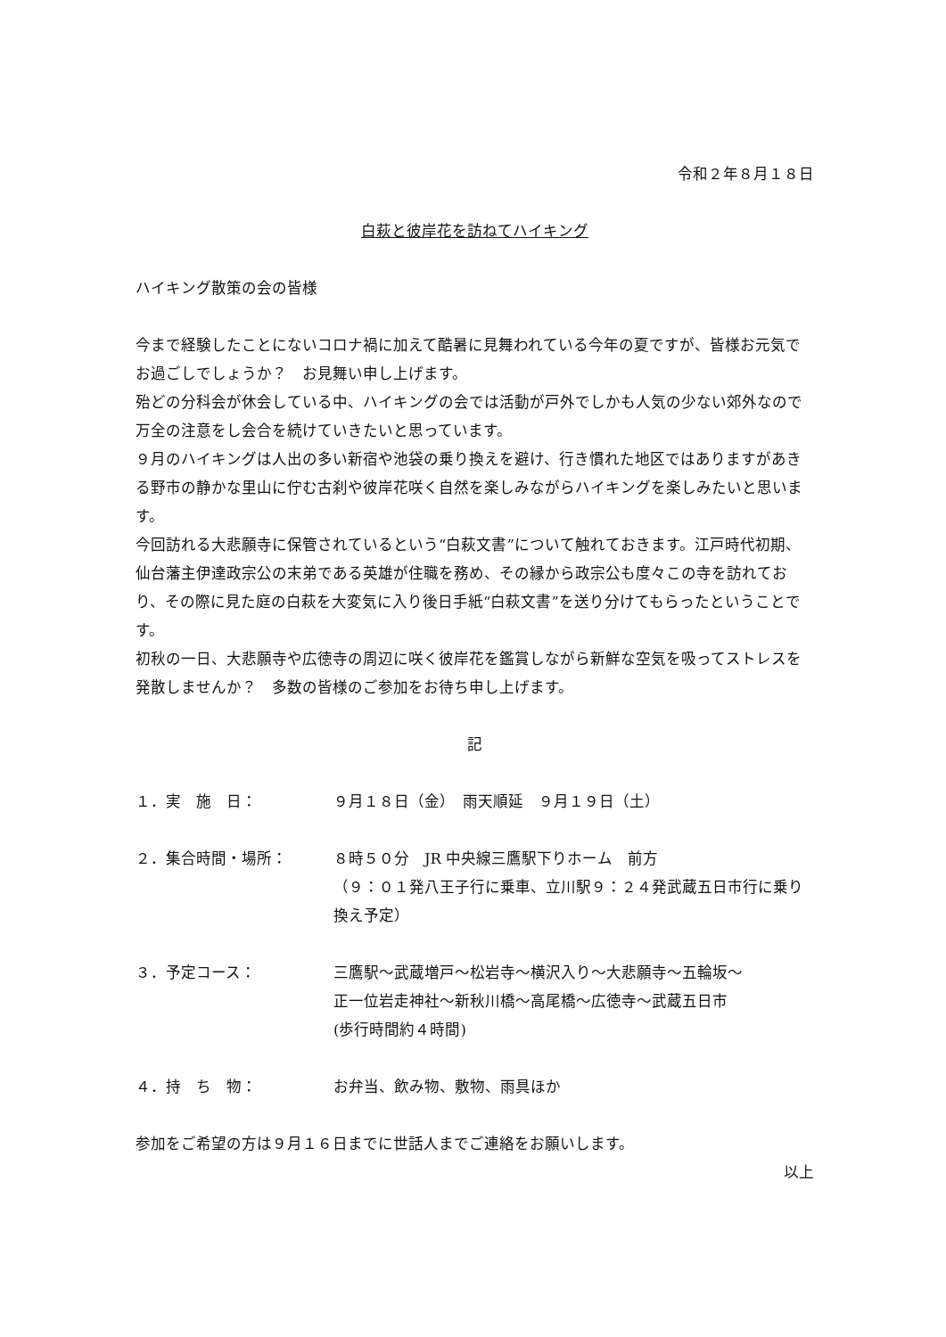令和２年８月１８日
白萩と彼岸花を訪ねてハイキング
ハイキング散策の会の皆様
今まで経験したことにないコロナ禍に加えて酷暑に見舞われている今年の夏ですが、皆様お元気でお過ごしでしょうか？　お見舞い申し上げます。
殆どの分科会が休会している中、ハイキングの会では活動が戸外でしかも人気の少ない郊外なので万全の注意をし会合を続けていきたいと思っています。
９月のハイキングは人出の多い新宿や池袋の乗り換えを避け、行き慣れた地区ではありますがあきる野市の静かな里山に佇む古刹や彼岸花咲く自然を楽しみながらハイキングを楽しみたいと思います。
今回訪れる大悲願寺に保管されているという“白萩文書”について触れておきます。江戸時代初期、仙台藩主伊達政宗公の末弟である英雄が住職を務め、その縁から政宗公も度々この寺を訪れており、その際に見た庭の白萩を大変気に入り後日手紙“白萩文書”を送り分けてもらったということです。
初秋の一日、大悲願寺や広徳寺の周辺に咲く彼岸花を鑑賞しながら新鮮な空気を吸ってストレスを発散しませんか？　多数の皆様のご参加をお待ち申し上げます。
記
１．実　施　日： ９月１８日（金）　雨天順延　９月１９日（土）
２．集合時間・場所： ８時５０分　JR 中央線三鷹駅下りホーム　前方
（９：０１発八王子行に乗車、立川駅９：２４発武蔵五日市行に乗り換え予定）
３．予定コース： 三鷹駅～武蔵増戸～松岩寺～横沢入り～大悲願寺～五輪坂～
正一位岩走神社～新秋川橋～高尾橋～広徳寺～武蔵五日市
(歩行時間約４時間)
４．持　ち　物： お弁当、飲み物、敷物、雨具ほか
参加をご希望の方は９月１６日までに世話人までご連絡をお願いします。
以上